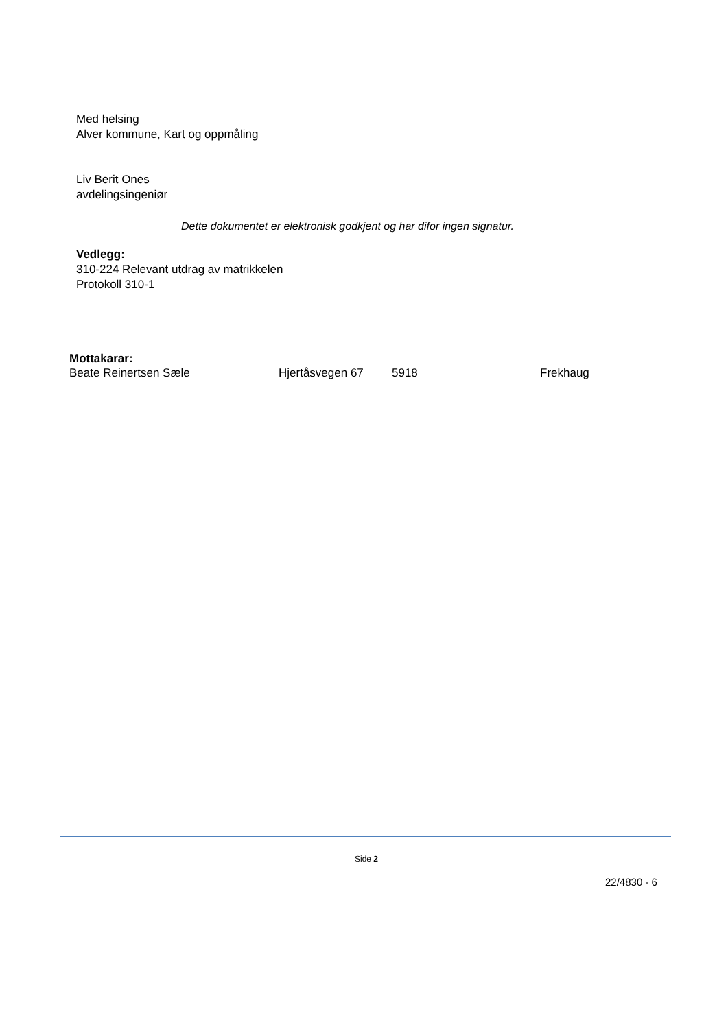Med helsing
Alver kommune, Kart og oppmåling
Liv Berit Ones
avdelingsingeniør
Dette dokumentet er elektronisk godkjent og har difor ingen signatur.
Vedlegg:
310-224 Relevant utdrag av matrikkelen
Protokoll 310-1
Mottakarar:
Beate Reinertsen Sæle Hjertåsvegen 67 5918 Frekhaug
Side 2
22/4830 - 6